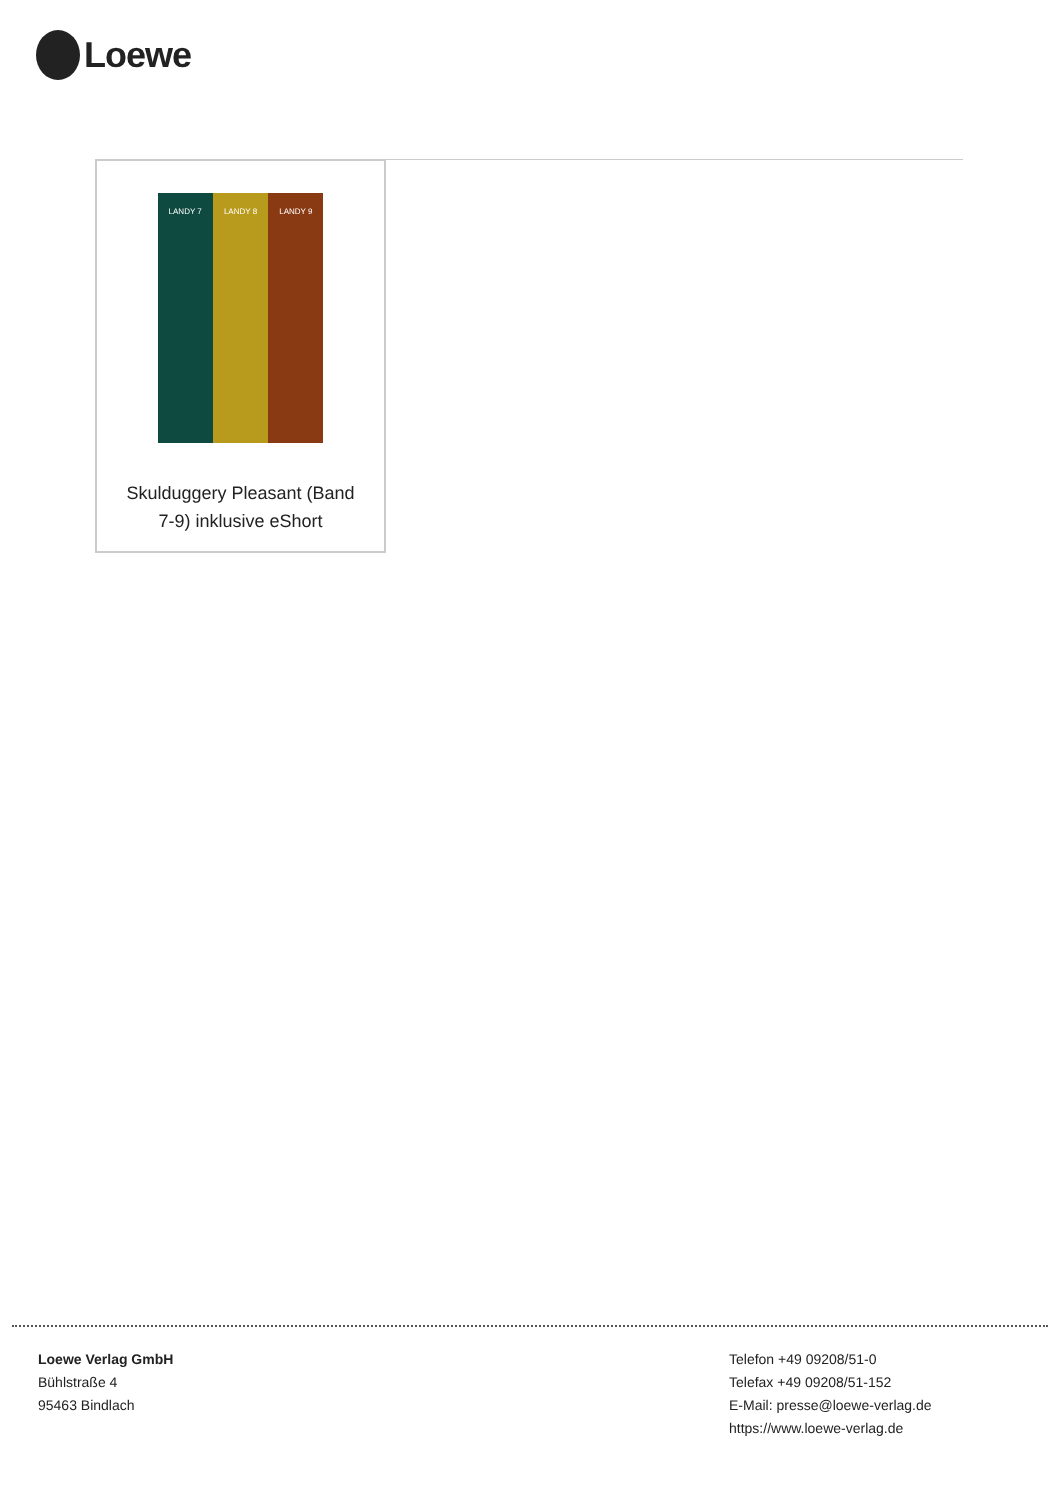Loewe
LANDY 7 LANDY 8 LANDY 9
Skulduggery Pleasant (Band 7-9) inklusive eShort
Loewe Verlag GmbH
Bühlstraße 4
95463 Bindlach
Telefon +49 09208/51-0
Telefax +49 09208/51-152
E-Mail: presse@loewe-verlag.de
https://www.loewe-verlag.de